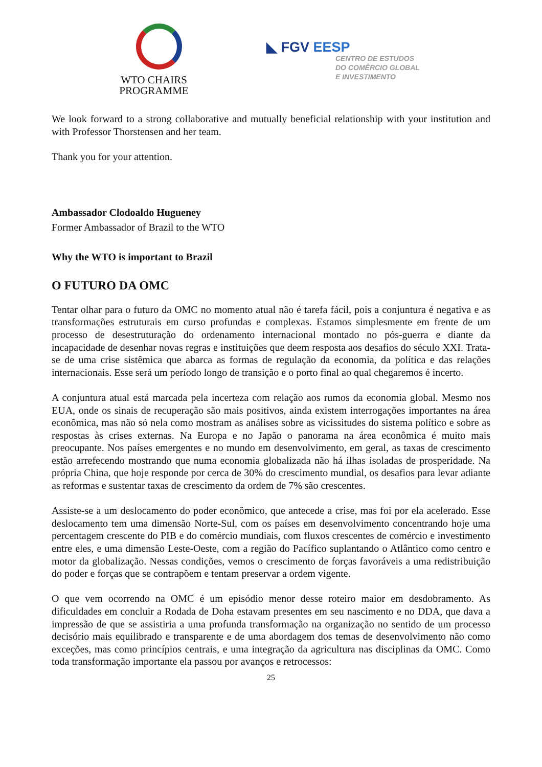WTO CHAIRS
PROGRAMME
◣ FGV EESP
CENTRO DE ESTUDOS
DO COMÊRCIO GLOBAL
E INVESTIMENTO
We look forward to a strong collaborative and mutually beneficial relationship with your institution and with Professor Thorstensen and her team.
Thank you for your attention.
Ambassador Clodoaldo Hugueney
Former Ambassador of Brazil to the WTO
Why the WTO is important to Brazil
O FUTURO DA OMC
Tentar olhar para o futuro da OMC no momento atual não é tarefa fácil, pois a conjuntura é negativa e as transformações estruturais em curso profundas e complexas. Estamos simplesmente em frente de um processo de desestruturação do ordenamento internacional montado no pós-guerra e diante da incapacidade de desenhar novas regras e instituições que deem resposta aos desafios do século XXI. Trata-se de uma crise sistêmica que abarca as formas de regulação da economia, da política e das relações internacionais. Esse será um período longo de transição e o porto final ao qual chegaremos é incerto.
A conjuntura atual está marcada pela incerteza com relação aos rumos da economia global. Mesmo nos EUA, onde os sinais de recuperação são mais positivos, ainda existem interrogações importantes na área econômica, mas não só nela como mostram as análises sobre as vicissitudes do sistema político e sobre as respostas às crises externas. Na Europa e no Japão o panorama na área econômica é muito mais preocupante. Nos países emergentes e no mundo em desenvolvimento, em geral, as taxas de crescimento estão arrefecendo mostrando que numa economia globalizada não há ilhas isoladas de prosperidade. Na própria China, que hoje responde por cerca de 30% do crescimento mundial, os desafios para levar adiante as reformas e sustentar taxas de crescimento da ordem de 7% são crescentes.
Assiste-se a um deslocamento do poder econômico, que antecede a crise, mas foi por ela acelerado. Esse deslocamento tem uma dimensão Norte-Sul, com os países em desenvolvimento concentrando hoje uma percentagem crescente do PIB e do comércio mundiais, com fluxos crescentes de comércio e investimento entre eles, e uma dimensão Leste-Oeste, com a região do Pacífico suplantando o Atlântico como centro e motor da globalização. Nessas condições, vemos o crescimento de forças favoráveis a uma redistribuição do poder e forças que se contrapõem e tentam preservar a ordem vigente.
O que vem ocorrendo na OMC é um episódio menor desse roteiro maior em desdobramento. As dificuldades em concluir a Rodada de Doha estavam presentes em seu nascimento e no DDA, que dava a impressão de que se assistiria a uma profunda transformação na organização no sentido de um processo decisório mais equilibrado e transparente e de uma abordagem dos temas de desenvolvimento não como exceções, mas como princípios centrais, e uma integração da agricultura nas disciplinas da OMC. Como toda transformação importante ela passou por avanços e retrocessos:
25